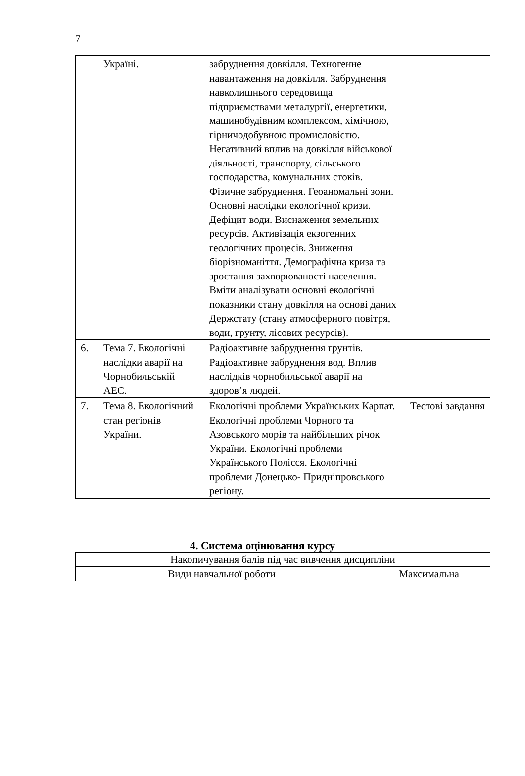7
| | Україні. | забруднення довкілля. Техногенне навантаження на довкілля. Забруднення навколишнього середовища підприємствами металургії, енергетики, машинобудівним комплексом, хімічною, гірничодобувною промисловістю. Негативний вплив на довкілля військової діяльності, транспорту, сільського господарства, комунальних стоків. Фізичне забруднення. Геоаномальні зони. Основні наслідки екологічної кризи. Дефіцит води. Виснаження земельних ресурсів. Активізація екзогенних геологічних процесів. Зниження біорізноманіття. Демографічна криза та зростання захворюваності населення. Вміти аналізувати основні екологічні показники стану довкілля на основі даних Держстату (стану атмосферного повітря, води, грунту, лісових ресурсів). | |
| 6. | Тема 7. Екологічні наслідки аварії на Чорнобильській АЕС. | Радіоактивне забруднення грунтів. Радіоактивне забруднення вод. Вплив наслідків чорнобильської аварії на здоров’я людей. | |
| 7. | Тема 8. Екологічний стан регіонів України. | Екологічні проблеми Українських Карпат. Екологічні проблеми Чорного та Азовського морів та найбільших річок України. Екологічні проблеми Українського Полісся. Екологічні проблеми Донецько- Придніпровського регіону. | Тестові завдання |
4. Система оцінювання курсу
| Накопичування балів під час вивчення дисципліни | |
| Види навчальної роботи | Максимальна |